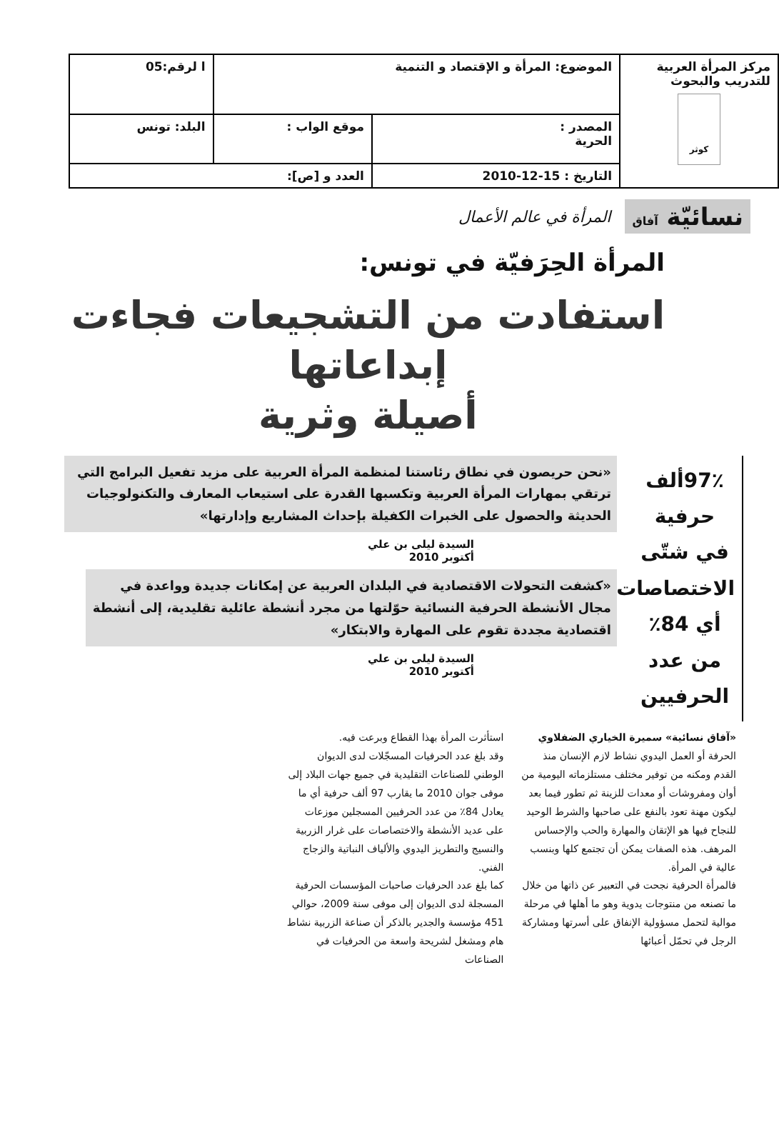| مركز المرأة العربية للتدريب والبحوث كوثر | الموضوع: المرأة و الإقتصاد و التنمية | | ا لرقم:05 | |
| | المصدر : الحرية | موقع الواب : | البلد: تونس | |
| | التاريخ : 15-12-2010 | العدد و [ص]: | | |
نسائيّة آفاق المرأة في عالم الأعمال
المرأة الحِرَفيّة في تونس:
استفادت من التشجيعات فجاءت إبداعاتها
أصيلة وثرية
97٪ألف حرفية في شتّى الاختصاصات أي 84٪ من عدد الحرفيين
«نحن حريصون في نطاق رئاستنا لمنظمة المرأة العربية على مزيد تفعيل البرامج التي ترتقي بمهارات المرأة العربية وتكسبها القدرة على استيعاب المعارف والتكنولوجيات الحديثة والحصول على الخبرات الكفيلة بإحداث المشاريع وإدارتها»
السيدة ليلى بن علي
أكتوبر 2010
«كشفت التحولات الاقتصادية في البلدان العربية عن إمكانات جديدة وواعدة في مجال الأنشطة الحرفية النسائية حوّلتها من مجرد أنشطة عائلية تقليدية، إلى أنشطة اقتصادية مجددة تقوم على المهارة والابتكار»
السيدة ليلى بن علي
أكتوبر 2010
«آفاق نسائية» سميرة الخياري الضفلاوي
الحرفة أو العمل اليدوي نشاط لازم الإنسان منذ القدم ومكنه من توفير مختلف مستلزماته اليومية من أوان ومفروشات أو معدات للزينة ثم تطور فيما بعد ليكون مهنة تعود بالنفع على صاحبها والشرط الوحيد للنجاح فيها هو الإتقان والمهارة والحب والإحساس المرهف. هذه الصفات يمكن أن تجتمع كلها وبنسب عالية في المرأة.
فالمرأة الحرفية نجحت في التعبير عن ذاتها من خلال ما تصنعه من منتوجات يدوية وهو ما أهلها في مرحلة موالية لتحمل مسؤولية الإنفاق على أسرتها ومشاركة الرجل في تحمّل أعبائها
استأثرت المرأة بهذا القطاع وبرعت فيه.
وقد بلغ عدد الحرفيات المسجّلات لدى الديوان الوطني للصناعات التقليدية في جميع جهات البلاد إلى موفى جوان 2010 ما يقارب 97 ألف حرفية أي ما يعادل 84٪ من عدد الحرفيين المسجلين موزعات على عديد الأنشطة والاختصاصات على غرار الزربية والنسيج والتطريز اليدوي والألياف النباتية والزجاج الفني.
كما بلغ عدد الحرفيات صاحبات المؤسسات الحرفية المسجلة لدى الديوان إلى موفى سنة 2009، حوالي 451 مؤسسة والجدير بالذكر أن صناعة الزربية نشاط هام ومشغل لشريحة واسعة من الحرفيات في الصناعات